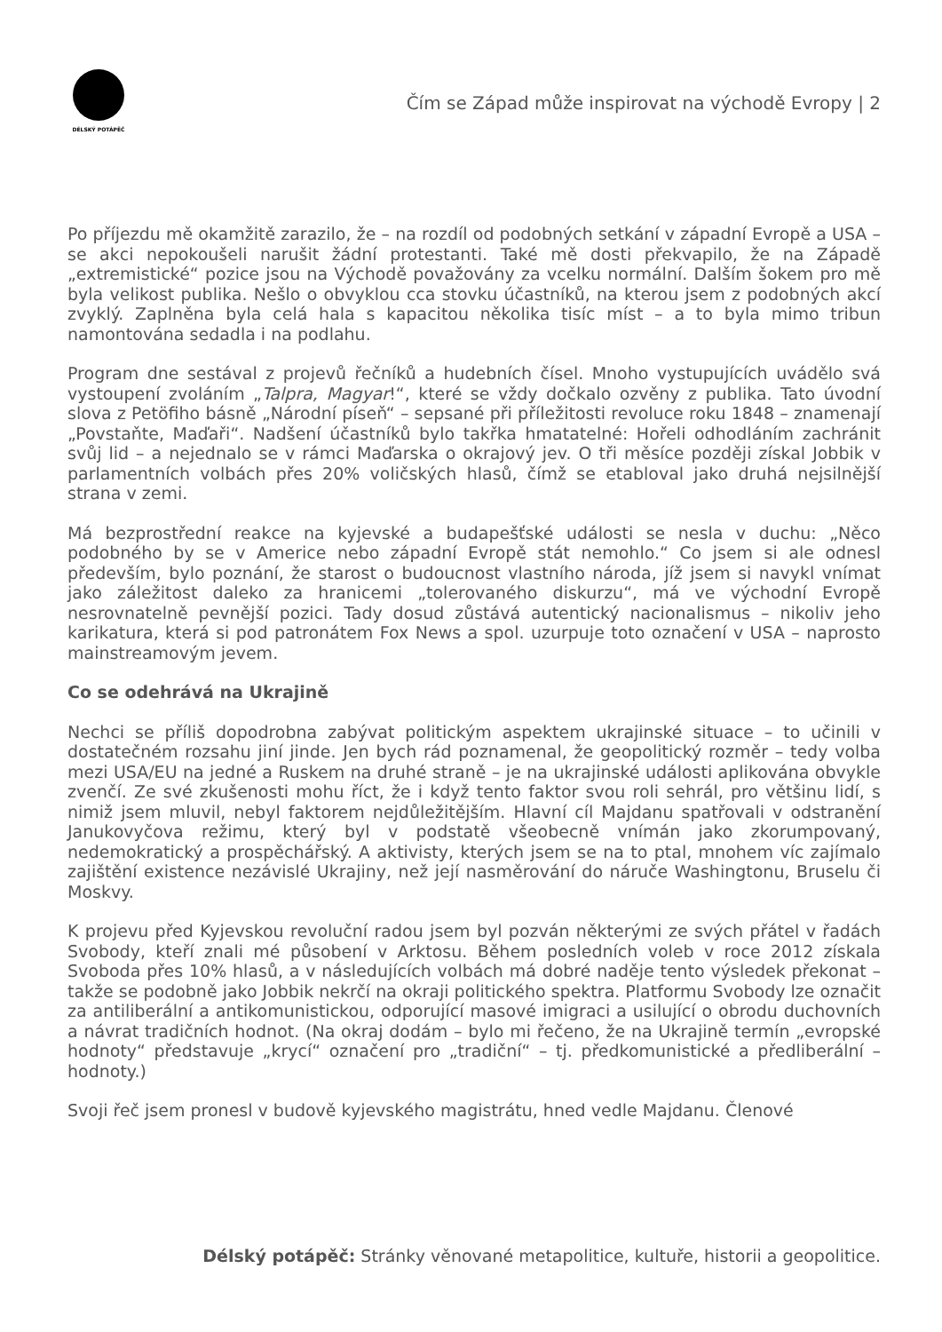DÉLSKÝ POTÁPĚČ
Čím se Západ může inspirovat na východě Evropy | 2
Po příjezdu mě okamžitě zarazilo, že – na rozdíl od podobných setkání v západní Evropě a USA – se akci nepokoušeli narušit žádní protestanti. Také mě dosti překvapilo, že na Západě „extremistické“ pozice jsou na Východě považovány za vcelku normální. Dalším šokem pro mě byla velikost publika. Nešlo o obvyklou cca stovku účastníků, na kterou jsem z podobných akcí zvyklý. Zaplněna byla celá hala s kapacitou několika tisíc míst – a to byla mimo tribun namontována sedadla i na podlahu.
Program dne sestával z projevů řečníků a hudebních čísel. Mnoho vystupujících uvádělo svá vystoupení zvoláním „Talpra, Magyar!“, které se vždy dočkalo ozvěny z publika. Tato úvodní slova z Petöfiho básně „Národní píseň“ – sepsané při příležitosti revoluce roku 1848 – znamenají „Povstaňte, Maďaři“. Nadšení účastníků bylo takřka hmatatelné: Hořeli odhodláním zachránit svůj lid – a nejednalo se v rámci Maďarska o okrajový jev. O tři měsíce později získal Jobbik v parlamentních volbách přes 20% voličských hlasů, čímž se etabloval jako druhá nejsilnější strana v zemi.
Má bezprostřední reakce na kyjevské a budapešťské události se nesla v duchu: „Něco podobného by se v Americe nebo západní Evropě stát nemohlo.“ Co jsem si ale odnesl především, bylo poznání, že starost o budoucnost vlastního národa, jíž jsem si navykl vnímat jako záležitost daleko za hranicemi „tolerovaného diskurzu“, má ve východní Evropě nesrovnatelně pevnější pozici. Tady dosud zůstává autentický nacionalismus – nikoliv jeho karikatura, která si pod patronátem Fox News a spol. uzurpuje toto označení v USA – naprosto mainstreamovým jevem.
Co se odehrává na Ukrajině
Nechci se příliš dopodrobna zabývat politickým aspektem ukrajinské situace – to učinili v dostatečném rozsahu jiní jinde. Jen bych rád poznamenal, že geopolitický rozměr – tedy volba mezi USA/EU na jedné a Ruskem na druhé straně – je na ukrajinské události aplikována obvykle zvenčí. Ze své zkušenosti mohu říct, že i když tento faktor svou roli sehrál, pro většinu lidí, s nimiž jsem mluvil, nebyl faktorem nejdůležitějším. Hlavní cíl Majdanu spatřovali v odstranění Janukovyčova režimu, který byl v podstatě všeobecně vnímán jako zkorumpovaný, nedemokratický a prospěchářský. A aktivisty, kterých jsem se na to ptal, mnohem víc zajímalo zajištění existence nezávislé Ukrajiny, než její nasměrování do náruče Washingtonu, Bruselu či Moskvy.
K projevu před Kyjevskou revoluční radou jsem byl pozván některými ze svých přátel v řadách Svobody, kteří znali mé působení v Arktosu. Během posledních voleb v roce 2012 získala Svoboda přes 10% hlasů, a v následujících volbách má dobré naděje tento výsledek překonat – takže se podobně jako Jobbik nekrčí na okraji politického spektra. Platformu Svobody lze označit za antiliberální a antikomunistickou, odporující masové imigraci a usilující o obrodu duchovních a návrat tradičních hodnot. (Na okraj dodám – bylo mi řečeno, že na Ukrajině termín „evropské hodnoty“ představuje „krycí“ označení pro „tradiční“ – tj. předkomunistické a předliberální – hodnoty.)
Svoji řeč jsem pronesl v budově kyjevského magistrátu, hned vedle Majdanu. Členové
Délský potápěč: Stránky věnované metapolitice, kultuře, historii a geopolitice.